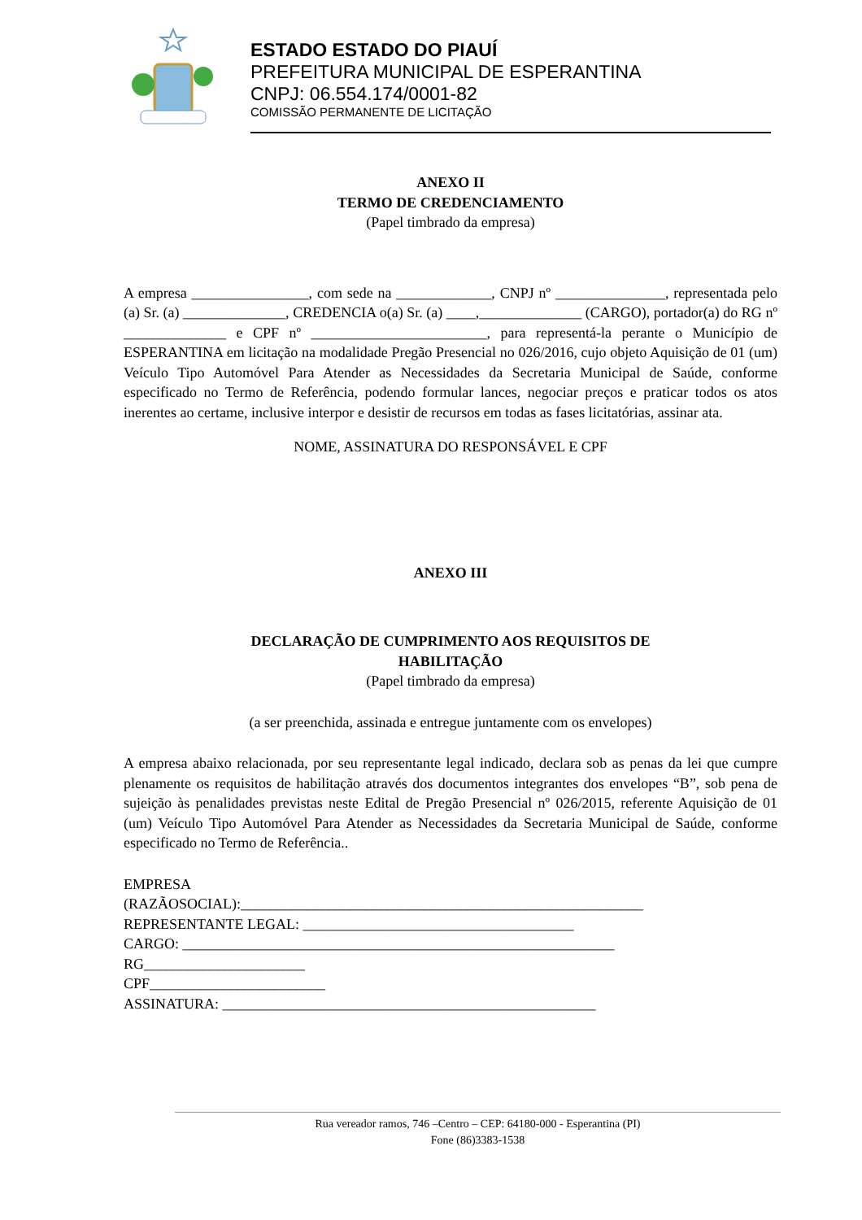ESTADO ESTADO DO PIAUÍ
PREFEITURA MUNICIPAL DE ESPERANTINA
CNPJ: 06.554.174/0001-82
COMISSÃO PERMANENTE DE LICITAÇÃO
ANEXO II
TERMO DE CREDENCIAMENTO
(Papel timbrado da empresa)
A empresa ________________, com sede na _____________, CNPJ nº _______________, representada pelo (a) Sr. (a) ______________, CREDENCIA o(a) Sr. (a) ____,______________ (CARGO), portador(a) do RG nº ______________ e CPF nº ________________________, para representá-la perante o Município de ESPERANTINA em licitação na modalidade Pregão Presencial no 026/2016, cujo objeto Aquisição de 01 (um) Veículo Tipo Automóvel Para Atender as Necessidades da Secretaria Municipal de Saúde, conforme especificado no Termo de Referência, podendo formular lances, negociar preços e praticar todos os atos inerentes ao certame, inclusive interpor e desistir de recursos em todas as fases licitatórias, assinar ata.
NOME, ASSINATURA DO RESPONSÁVEL E CPF
ANEXO III
DECLARAÇÃO DE CUMPRIMENTO AOS REQUISITOS DE
HABILITAÇÃO
(Papel timbrado da empresa)
(a ser preenchida, assinada e entregue juntamente com os envelopes)
A empresa abaixo relacionada, por seu representante legal indicado, declara sob as penas da lei que cumpre plenamente os requisitos de habilitação através dos documentos integrantes dos envelopes “B”, sob pena de sujeição às penalidades previstas neste Edital de Pregão Presencial nº 026/2015, referente Aquisição de 01 (um) Veículo Tipo Automóvel Para Atender as Necessidades da Secretaria Municipal de Saúde, conforme especificado no Termo de Referência..
EMPRESA
(RAZÃOSOCIAL):_______________________________________________________
REPRESENTANTE LEGAL: _____________________________________
CARGO: ___________________________________________________________
RG______________________
CPF________________________
ASSINATURA: ___________________________________________________
Rua vereador ramos, 746 –Centro – CEP: 64180-000 - Esperantina (PI)
Fone (86)3383-1538